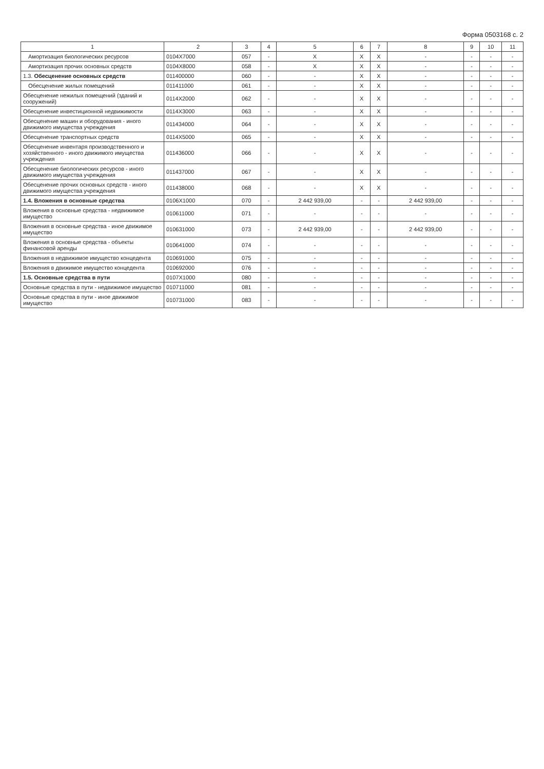Форма 0503168 с. 2
| 1 | 2 | 3 | 4 | 5 | 6 | 7 | 8 | 9 | 10 | 11 |
| --- | --- | --- | --- | --- | --- | --- | --- | --- | --- | --- |
| Амортизация биологических ресурсов | 0104X7000 | 057 | - | X | X | X | - | - | - | - |
| Амортизация прочих основных средств | 0104X8000 | 058 | - | X | X | X | - | - | - | - |
| 1.3. Обесценение основных средств | 011400000 | 060 | - | - | X | X | - | - | - | - |
| Обесценение жилых помещений | 011411000 | 061 | - | - | X | X | - | - | - | - |
| Обесценение нежилых помещений (зданий и сооружений) | 0114X2000 | 062 | - | - | X | X | - | - | - | - |
| Обесценение инвестиционной недвижимости | 0114X3000 | 063 | - | - | X | X | - | - | - | - |
| Обесценение машин и оборудования - иного движимого имущества учреждения | 011434000 | 064 | - | - | X | X | - | - | - | - |
| Обесценение транспортных средств | 0114X5000 | 065 | - | - | X | X | - | - | - | - |
| Обесценение инвентаря производственного и хозяйственного - иного движимого имущества учреждения | 011436000 | 066 | - | - | X | X | - | - | - | - |
| Обесценение биологических ресурсов - иного движимого имущества учреждения | 011437000 | 067 | - | - | X | X | - | - | - | - |
| Обесценение прочих основных средств - иного движимого имущества учреждения | 011438000 | 068 | - | - | X | X | - | - | - | - |
| 1.4. Вложения в основные средства | 0106X1000 | 070 | - | 2 442 939,00 | - | - | 2 442 939,00 | - | - | - |
| Вложения в основные средства - недвижимое имущество | 010611000 | 071 | - | - | - | - | - | - | - | - |
| Вложения в основные средства - иное движимое имущество | 010631000 | 073 | - | 2 442 939,00 | - | - | 2 442 939,00 | - | - | - |
| Вложения в основные средства - объекты финансовой аренды | 010641000 | 074 | - | - | - | - | - | - | - | - |
| Вложения в недвижимое имущество концедента | 010691000 | 075 | - | - | - | - | - | - | - | - |
| Вложения в движимое имущество концедента | 010692000 | 076 | - | - | - | - | - | - | - | - |
| 1.5. Основные средства в пути | 0107X1000 | 080 | - | - | - | - | - | - | - | - |
| Основные средства в пути - недвижимое имущество | 010711000 | 081 | - | - | - | - | - | - | - | - |
| Основные средства в пути - иное движимое имущество | 010731000 | 083 | - | - | - | - | - | - | - | - |